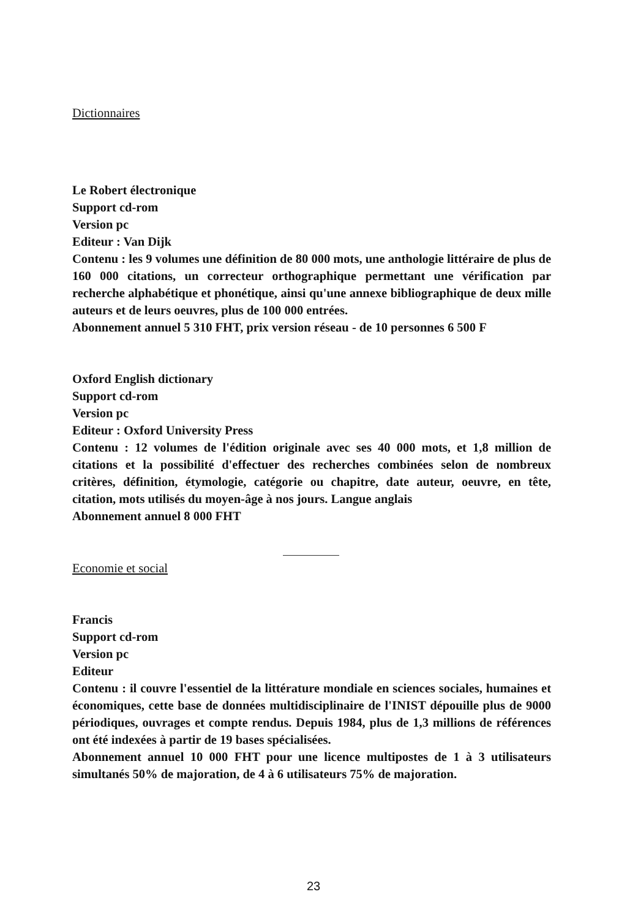Dictionnaires
Le Robert électronique
Support cd-rom
Version pc
Editeur : Van Dijk
Contenu : les 9 volumes une définition de 80 000 mots, une anthologie littéraire de plus de 160 000 citations, un correcteur orthographique permettant une vérification par recherche alphabétique et phonétique, ainsi qu'une annexe bibliographique de deux mille auteurs et de leurs oeuvres, plus de 100 000 entrées.
Abonnement annuel 5 310 FHT, prix version réseau - de 10 personnes 6 500 F
Oxford English dictionary
Support cd-rom
Version pc
Editeur : Oxford University Press
Contenu : 12 volumes de l'édition originale avec ses 40 000 mots, et 1,8 million de citations et la possibilité d'effectuer des recherches combinées selon de nombreux critères, définition, étymologie, catégorie ou chapitre, date auteur, oeuvre, en tête, citation, mots utilisés du moyen-âge à nos jours. Langue anglais
Abonnement annuel 8 000 FHT
Economie et social
Francis
Support cd-rom
Version pc
Editeur
Contenu : il couvre l'essentiel de la littérature mondiale en sciences sociales, humaines et économiques, cette base de données multidisciplinaire de l'INIST dépouille plus de 9000 périodiques, ouvrages et compte rendus. Depuis 1984, plus de 1,3 millions de références ont été indexées à partir de 19 bases spécialisées.
Abonnement annuel 10 000 FHT pour une licence multipostes de 1 à 3 utilisateurs simultanés 50% de majoration, de 4 à 6 utilisateurs 75% de majoration.
23